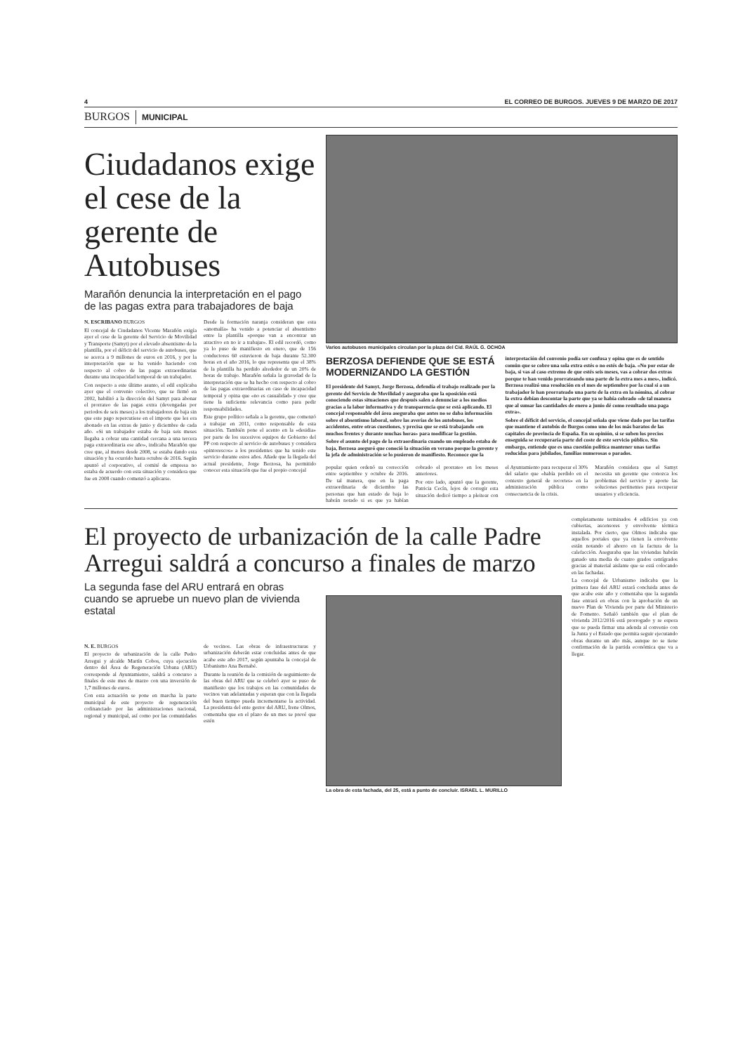4 EL CORREO DE BURGOS. JUEVES 9 DE MARZO DE 2017
BURGOS MUNICIPAL
Ciudadanos exige el cese de la gerente de Autobuses
Marañón denuncia la interpretación en el pago de las pagas extra para trabajadores de baja
N. ESCRIBANO BURGOS
El concejal de Ciudadanos Vicente Marañón exigía ayer el cese de la gerente del Servicio de Movilidad y Transporte (Samyt) por el elevado absentismo de la plantilla, por el déficit del servicio de autobuses, que se acerca a 9 millones de euros en 2016, y por la interpretación que se ha venido haciendo con respecto al cobro de las pagas extraordinarias durante una incapacidad temporal de un trabajador.
Con respecto a este último asunto, el edil explicaba ayer que el convenio colectivo, que se firmó en 2002, habilitó a la dirección del Samyt para abonar el prorrateo de las pagas extra (devengadas por periodos de seis meses) a los trabajadores de baja sin que este pago repercutiese en el importe que les era abonado en las extras de junio y diciembre de cada año. «Si un trabajador estaba de baja seis meses llegaba a cobrar una cantidad cercana a una tercera paga extraordinaria ese año», indicaba Marañón que cree que, al menos desde 2008, se estaba dando esta situación y ha ocurrido hasta octubre de 2016. Según apuntó el corporativo, el comité de empresa no estaba de acuerdo con esta situación y considera que fue en 2008 cuando comenzó a aplicarse.
Desde la formación naranja consideran que esta «anomalía» ha venido a potenciar el absentismo entre la plantilla «porque van a encontrar un atractivo en no ir a trabajar». El edil recordó, como ya lo puso de manifiesto en enero, que de 156 conductores 60 estuvieron de baja durante 52.300 horas en el año 2016, lo que representa que el 38% de la plantilla ha perdido alrededor de un 20% de horas de trabajo. Marañón señala la gravedad de la interpretación que se ha hecho con respecto al cobro de las pagas extraordinarias en caso de incapacidad temporal y opina que «no es casualidad» y cree que tiene la suficiente relevancia como para pedir responsabilidades.
Este grupo político señala a la gerente, que comenzó a trabajar en 2011, como responsable de esta situación. También pone el acento en la «desidia» por parte de los sucesivos equipos de Gobierno del PP con respecto al servicio de autobuses y considera «pintorescos» a los presidentes que ha tenido este servicio durante estos años. Añade que la llegada del actual presidente, Jorge Berzosa, ha permitido conocer esta situación que fue el propio concejal
Varios autobuses municipales circulan por la plaza del Cid. RAÚL G. OCHOA
BERZOSA DEFIENDE QUE SE ESTÁ MODERNIZANDO LA GESTIÓN
El presidente del Samyt, Jorge Berzosa, defendía el trabajo realizado por la gerente del Servicio de Movilidad y aseguraba que la oposición está conociendo estas situaciones que después salen a denunciar a los medios gracias a la labor informativa y de transparencia que se está aplicando. El concejal responsable del área aseguraba que antes no se daba información sobre el absentismo laboral, sobre las averías de los autobuses, los accidentes, entre otras cuestiones, y precisa que se está trabajando «en muchos frentes y durante muchas horas» para modificar la gestión.
Sobre el asunto del pago de la extraordinaria cuando un empleado estaba de baja, Berzosa aseguró que conoció la situación en verano porque la gerente y la jefa de administración se lo pusieron de manifiesto. Reconoce que la interpretación del convenio podía ser confusa y opina que es de sentido común que se cobre una sola extra estés o no estés de baja. «No por estar de baja, si vas al caso extremo de que estés seis meses, vas a cobrar dos extras porque te han venido prorrateando una parte de la extra mes a mes», indicó. Berzosa realizó una resolución en el mes de septiembre por la cual si a un trabajador le han prorrateado una parte de la extra en la nómina, al cobrar la extra debían descontar la parte que ya se había cobrado «de tal manera que al sumar las cantidades de enero a junio dé como resultado una paga extra».
Sobre el déficit del servicio, el concejal señala que viene dado por las tarifas que mantiene el autobús de Burgos como uno de los más baratos de las capitales de provincia de España. En su opinión, si se suben los precios enseguida se recuperaría parte del coste de este servicio público. Sin embargo, entiende que es una cuestión política mantener unas tarifas reducidas para jubilados, familias numerosas o parados.
popular quien ordenó su corrección entre septiembre y octubre de 2016. De tal manera, que en la paga extraordinaria de diciembre las personas que han estado de baja lo habrán notado si es que ya habían cobrado el prorrateo en los meses anteriores.
Por otro lado, apuntó que la gerente, Patricia Cecín, lejos de corregir esta situación dedicó tiempo a pleitear con el Ayuntamiento para recuperar el 30% del salario que «había perdido en el contexto general de recortes» en la administración pública como consecuencia de la crisis.
Marañón considera que el Samyt necesita un gerente que conozca los problemas del servicio y aporte las soluciones pertinentes para recuperar usuarios y eficiencia.
El proyecto de urbanización de la calle Padre Arregui saldrá a concurso a finales de marzo
La segunda fase del ARU entrará en obras cuando se apruebe un nuevo plan de vivienda estatal
N. E. BURGOS
El proyecto de urbanización de la calle Pedro Arregui y alcalde Martín Cobos, cuya ejecución dentro del Área de Regeneración Urbana (ARU) corresponde al Ayuntamiento, saldrá a concurso a finales de este mes de marzo con una inversión de 1,7 millones de euros.
Con esta actuación se pone en marcha la parte municipal de este proyecto de regeneración cofinanciado por las administraciones nacional, regional y municipal, así como por las comunidades de vecinos. Las obras de infraestructuras y urbanización deberán estar concluidas antes de que acabe este año 2017, según apuntaba la concejal de Urbanismo Ana Bernabé.
Durante la reunión de la comisión de seguimiento de las obras del ARU que se celebró ayer se puso de manifiesto que los trabajos en las comunidades de vecinos van adelantadas y esperan que con la llegada del buen tiempo pueda incrementarse la actividad. La presidenta del ente gestor del ARU, Irene Olmos, comentaba que en el plazo de un mes se prevé que estén
La obra de esta fachada, del 25, está a punto de concluir. ISRAEL L. MURILLO
completamente terminados 4 edificios ya con cubiertas, ascensores y envolvente térmica instalada. Por cierto, que Olmos indicaba que aquellos portales que ya tienen la envolvente están notando el ahorro en la factura de la calefacción. Aseguraba que las viviendas habrán ganado una media de cuatro grados centígrados gracias al material aislante que se está colocando en las fachadas.
La concejal de Urbanismo indicaba que la primera fase del ARU estará concluida antes de que acabe este año y comentaba que la segunda fase entrará en obras con la aprobación de un nuevo Plan de Vivienda por parte del Ministerio de Fomento. Señaló también que el plan de vivienda 2012/2016 está prorrogado y se espera que se pueda firmar una adenda al convenio con la Junta y el Estado que permita seguir ejecutando obras durante un año más, aunque no se tiene confirmación de la partida económica que va a llegar.